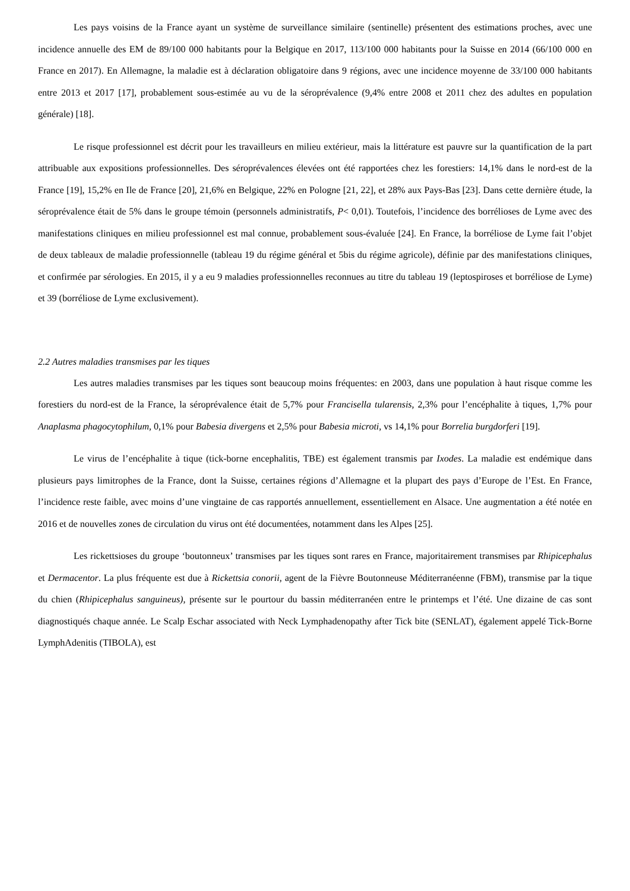Les pays voisins de la France ayant un système de surveillance similaire (sentinelle) présentent des estimations proches, avec une incidence annuelle des EM de 89/100 000 habitants pour la Belgique en 2017, 113/100 000 habitants pour la Suisse en 2014 (66/100 000 en France en 2017). En Allemagne, la maladie est à déclaration obligatoire dans 9 régions, avec une incidence moyenne de 33/100 000 habitants entre 2013 et 2017 [17], probablement sous-estimée au vu de la séroprévalence (9,4% entre 2008 et 2011 chez des adultes en population générale) [18].
Le risque professionnel est décrit pour les travailleurs en milieu extérieur, mais la littérature est pauvre sur la quantification de la part attribuable aux expositions professionnelles. Des séroprévalences élevées ont été rapportées chez les forestiers: 14,1% dans le nord-est de la France [19], 15,2% en Ile de France [20], 21,6% en Belgique, 22% en Pologne [21, 22], et 28% aux Pays-Bas [23]. Dans cette dernière étude, la séroprévalence était de 5% dans le groupe témoin (personnels administratifs, P< 0,01). Toutefois, l’incidence des borrélioses de Lyme avec des manifestations cliniques en milieu professionnel est mal connue, probablement sous-évaluée [24]. En France, la borréliose de Lyme fait l’objet de deux tableaux de maladie professionnelle (tableau 19 du régime général et 5bis du régime agricole), définie par des manifestations cliniques, et confirmée par sérologies. En 2015, il y a eu 9 maladies professionnelles reconnues au titre du tableau 19 (leptospiroses et borréliose de Lyme) et 39 (borréliose de Lyme exclusivement).
2.2 Autres maladies transmises par les tiques
Les autres maladies transmises par les tiques sont beaucoup moins fréquentes: en 2003, dans une population à haut risque comme les forestiers du nord-est de la France, la séroprévalence était de 5,7% pour Francisella tularensis, 2,3% pour l’encéphalite à tiques, 1,7% pour Anaplasma phagocytophilum, 0,1% pour Babesia divergens et 2,5% pour Babesia microti, vs 14,1% pour Borrelia burgdorferi [19].
Le virus de l’encéphalite à tique (tick-borne encephalitis, TBE) est également transmis par Ixodes. La maladie est endémique dans plusieurs pays limitrophes de la France, dont la Suisse, certaines régions d’Allemagne et la plupart des pays d’Europe de l’Est. En France, l’incidence reste faible, avec moins d’une vingtaine de cas rapportés annuellement, essentiellement en Alsace. Une augmentation a été notée en 2016 et de nouvelles zones de circulation du virus ont été documentées, notamment dans les Alpes [25].
Les rickettsioses du groupe ‘boutonneux’ transmises par les tiques sont rares en France, majoritairement transmises par Rhipicephalus et Dermacentor. La plus fréquente est due à Rickettsia conorii, agent de la Fièvre Boutonneuse Méditerranéenne (FBM), transmise par la tique du chien (Rhipicephalus sanguineus), présente sur le pourtour du bassin méditerranéen entre le printemps et l’été. Une dizaine de cas sont diagnostiqués chaque année. Le Scalp Eschar associated with Neck Lymphadenopathy after Tick bite (SENLAT), également appelé Tick-Borne LymphAdenitis (TIBOLA), est